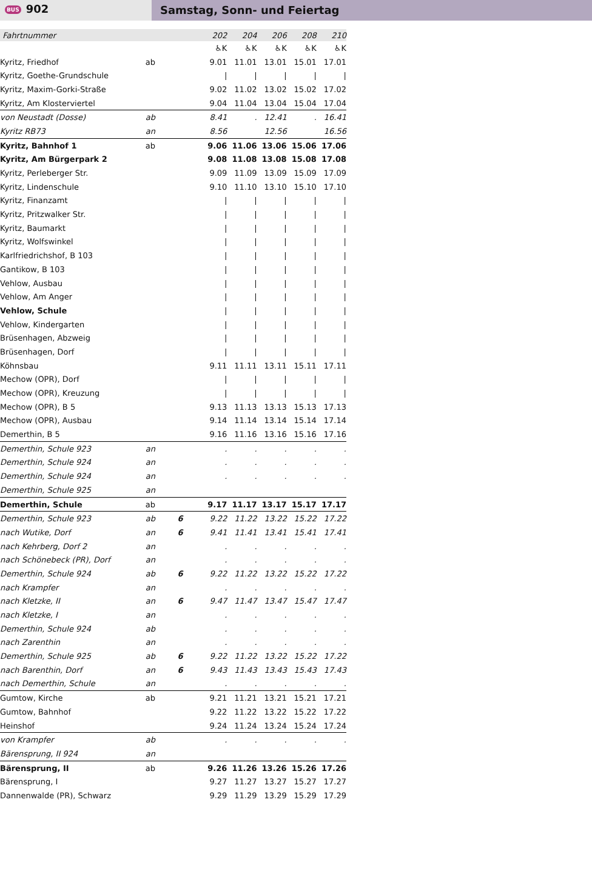BUS 902 Samstag, Sonn- und Feiertag
| Fahrtnummer | | | 202 | 204 | 206 | 208 | 210 |
| | | | ♿K | ♿K | ♿K | ♿K | ♿K |
| Kyritz, Friedhof | ab | | 9.01 | 11.01 | 13.01 | 15.01 | 17.01 |
| Kyritz, Goethe-Grundschule | | | / | / | / | / | / |
| Kyritz, Maxim-Gorki-Straße | | | 9.02 | 11.02 | 13.02 | 15.02 | 17.02 |
| Kyritz, Am Klosterviertel | | | 9.04 | 11.04 | 13.04 | 15.04 | 17.04 |
| von Neustadt (Dosse) | ab | | 8.41 | . | 12.41 | . | 16.41 |
| Kyritz RB73 | an | | 8.56 | | 12.56 | | 16.56 |
| Kyritz, Bahnhof 1 | ab | | 9.06 | 11.06 | 13.06 | 15.06 | 17.06 |
| Kyritz, Am Bürgerpark 2 | | | 9.08 | 11.08 | 13.08 | 15.08 | 17.08 |
| Kyritz, Perleberger Str. | | | 9.09 | 11.09 | 13.09 | 15.09 | 17.09 |
| Kyritz, Lindenschule | | | 9.10 | 11.10 | 13.10 | 15.10 | 17.10 |
| Kyritz, Finanzamt | | | / | / | / | / | / |
| Kyritz, Pritzwalker Str. | | | / | / | / | / | / |
| Kyritz, Baumarkt | | | / | / | / | / | / |
| Kyritz, Wolfswinkel | | | / | / | / | / | / |
| Karlfriedrichshof, B 103 | | | / | / | / | / | / |
| Gantikow, B 103 | | | / | / | / | / | / |
| Vehlow, Ausbau | | | / | / | / | / | / |
| Vehlow, Am Anger | | | / | / | / | / | / |
| Vehlow, Schule | | | / | / | / | / | / |
| Vehlow, Kindergarten | | | / | / | / | / | / |
| Brüsenhagen, Abzweig | | | / | / | / | / | / |
| Brüsenhagen, Dorf | | | / | / | / | / | / |
| Köhnsbau | | | 9.11 | 11.11 | 13.11 | 15.11 | 17.11 |
| Mechow (OPR), Dorf | | | / | / | / | / | / |
| Mechow (OPR), Kreuzung | | | / | / | / | / | / |
| Mechow (OPR), B 5 | | | 9.13 | 11.13 | 13.13 | 15.13 | 17.13 |
| Mechow (OPR), Ausbau | | | 9.14 | 11.14 | 13.14 | 15.14 | 17.14 |
| Demerthin, B 5 | | | 9.16 | 11.16 | 13.16 | 15.16 | 17.16 |
| Demerthin, Schule 923 | an | | . | . | . | . | . |
| Demerthin, Schule 924 | an | | . | . | . | . | . |
| Demerthin, Schule 924 | an | | . | . | . | . | . |
| Demerthin, Schule 925 | an | | | | | | |
| Demerthin, Schule | ab | | 9.17 | 11.17 | 13.17 | 15.17 | 17.17 |
| Demerthin, Schule 923 | ab | 6 | 9.22 | 11.22 | 13.22 | 15.22 | 17.22 |
| nach Wutike, Dorf | an | 6 | 9.41 | 11.41 | 13.41 | 15.41 | 17.41 |
| nach Kehrberg, Dorf 2 | an | | . | . | . | . | . |
| nach Schönebeck (PR), Dorf | an | | . | . | . | . | . |
| Demerthin, Schule 924 | ab | 6 | 9.22 | 11.22 | 13.22 | 15.22 | 17.22 |
| nach Krampfer | an | | . | . | . | . | . |
| nach Kletzke, II | an | 6 | 9.47 | 11.47 | 13.47 | 15.47 | 17.47 |
| nach Kletzke, I | an | | . | . | . | . | . |
| Demerthin, Schule 924 | ab | | . | . | . | . | . |
| nach Zarenthin | an | | . | . | . | . | . |
| Demerthin, Schule 925 | ab | 6 | 9.22 | 11.22 | 13.22 | 15.22 | 17.22 |
| nach Barenthin, Dorf | an | 6 | 9.43 | 11.43 | 13.43 | 15.43 | 17.43 |
| nach Demerthin, Schule | an | | . | . | . | . | . |
| Gumtow, Kirche | ab | | 9.21 | 11.21 | 13.21 | 15.21 | 17.21 |
| Gumtow, Bahnhof | | | 9.22 | 11.22 | 13.22 | 15.22 | 17.22 |
| Heinshof | | | 9.24 | 11.24 | 13.24 | 15.24 | 17.24 |
| von Krampfer | ab | | . | . | . | . | . |
| Bärensprung, II 924 | an | | | | | | |
| Bärensprung, II | ab | | 9.26 | 11.26 | 13.26 | 15.26 | 17.26 |
| Bärensprung, I | | | 9.27 | 11.27 | 13.27 | 15.27 | 17.27 |
| Dannenwalde (PR), Schwarz | | | 9.29 | 11.29 | 13.29 | 15.29 | 17.29 |